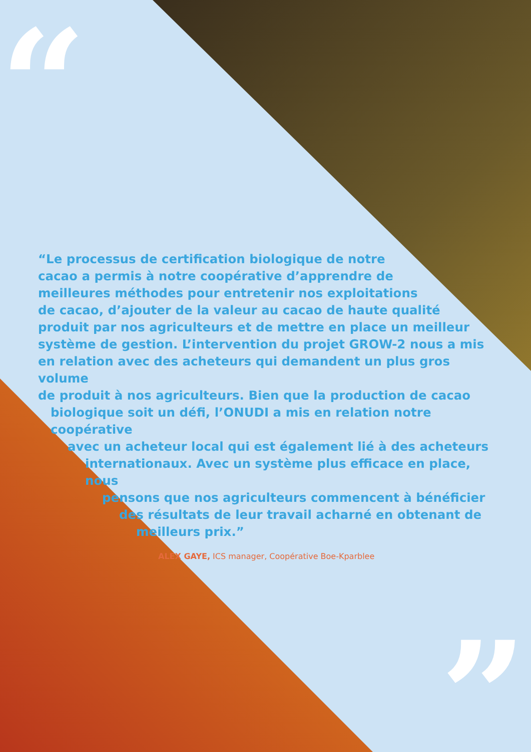“
”
“Le processus de certification biologique de notre
cacao a permis à notre coopérative d’apprendre de
meilleures méthodes pour entretenir nos exploitations
de cacao, d’ajouter de la valeur au cacao de haute qualité
produit par nos agriculteurs et de mettre en place un meilleur
système de gestion. L’intervention du projet GROW-2 nous a mis
en relation avec des acheteurs qui demandent un plus gros volume
de produit à nos agriculteurs. Bien que la production de cacao
biologique soit un défi, l’ONUDI a mis en relation notre coopérative
avec un acheteur local qui est également lié à des acheteurs
internationaux. Avec un système plus efficace en place, nous
pensons que nos agriculteurs commencent à bénéficier
des résultats de leur travail acharné en obtenant de
meilleurs prix.”
ALEX GAYE, ICS manager, Coopérative Boe-Kparblee